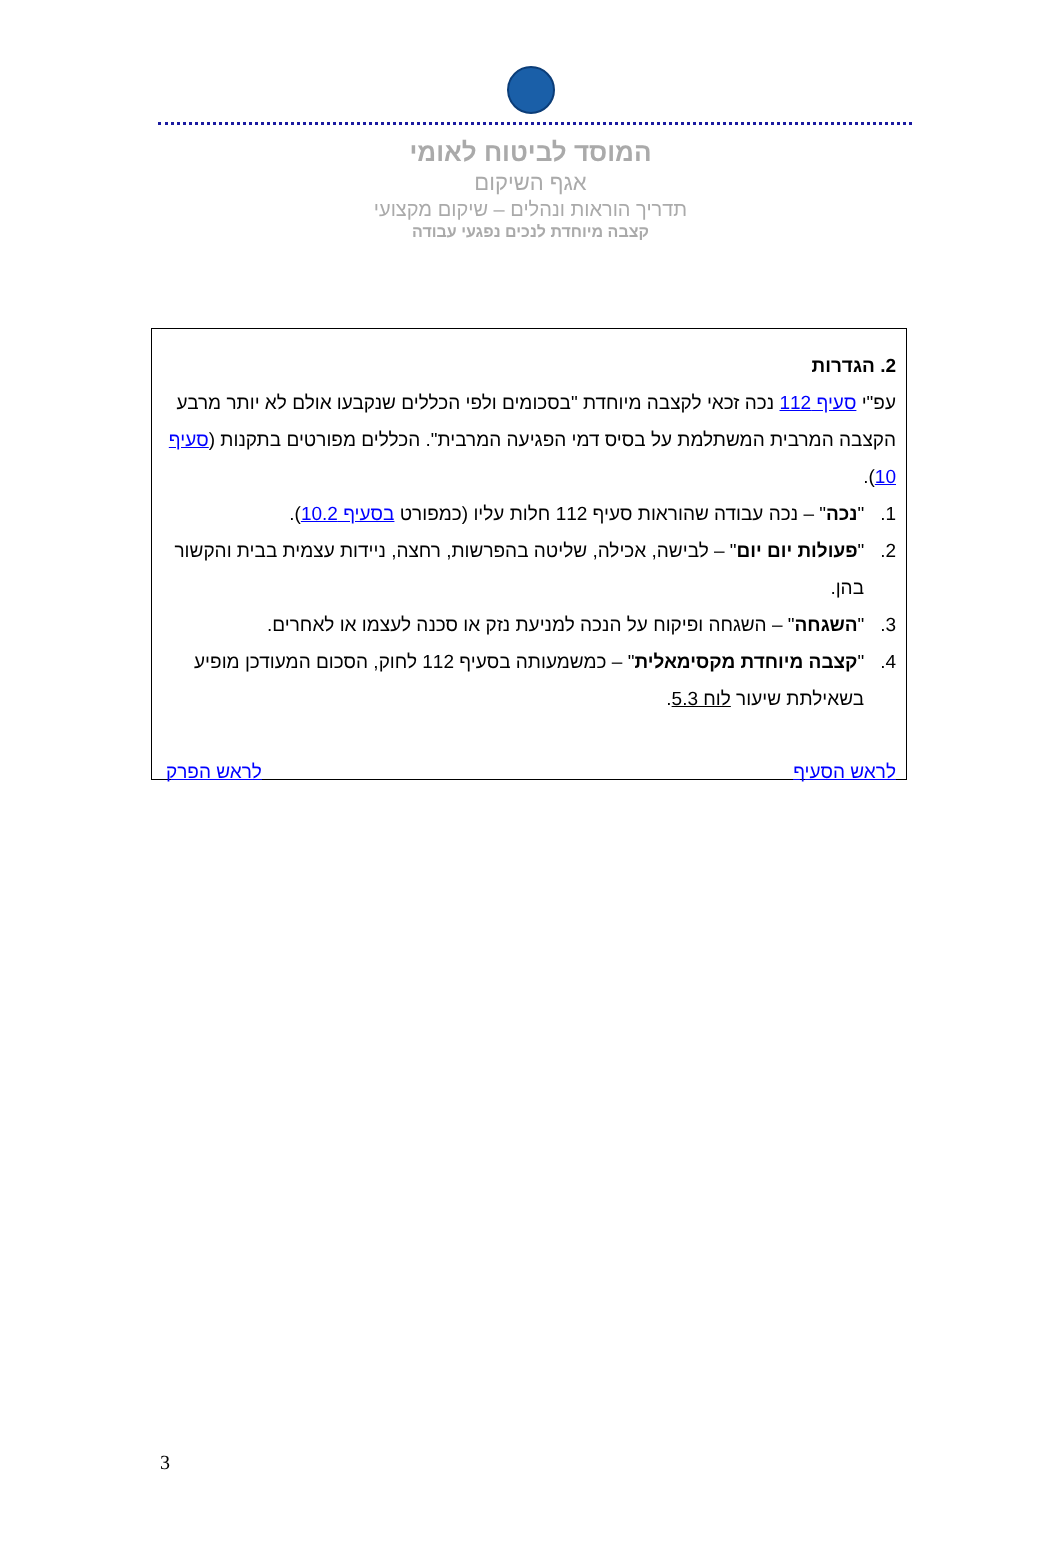המוסד לביטוח לאומי
אגף השיקום
תדריך הוראות ונהלים – שיקום מקצועי
קצבה מיוחדת לנכים נפגעי עבודה
2. הגדרות
עפ"י סעיף 112 נכה זכאי לקצבה מיוחדת "בסכומים ולפי הכללים שנקבעו אולם לא יותר מרבע הקצבה המרבית המשתלמת על בסיס דמי הפגיעה המרבית". הכללים מפורטים בתקנות (סעיף 10).
1. "נכה" – נכה עבודה שהוראות סעיף 112 חלות עליו (כמפורט בסעיף 10.2).
2. "פעולות יום יום" – לבישה, אכילה, שליטה בהפרשות, רחצה, ניידות עצמית בבית והקשור בהן.
3. "השגחה" – השגחה ופיקוח על הנכה למניעת נזק או סכנה לעצמו או לאחרים.
4. "קצבה מיוחדת מקסימאלית" – כמשמעותה בסעיף 112 לחוק, הסכום המעודכן מופיע בשאילתת שיעור לוח 5.3.
לראש הסעיף לראש הפרק
3